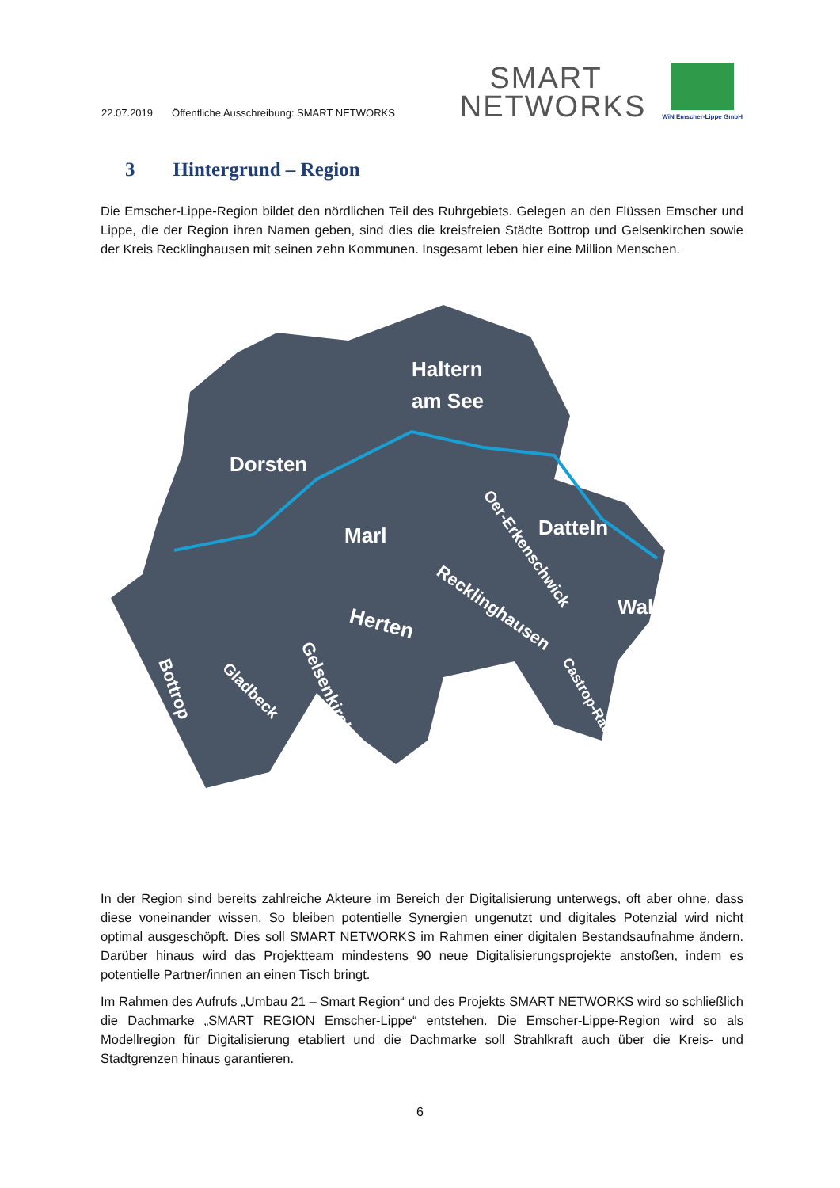22.07.2019 Öffentliche Ausschreibung: SMART NETWORKS
SMART
NETWORKS
WiN Emscher-Lippe GmbH
3 Hintergrund – Region
Die Emscher-Lippe-Region bildet den nördlichen Teil des Ruhrgebiets. Gelegen an den Flüssen Emscher und Lippe, die der Region ihren Namen geben, sind dies die kreisfreien Städte Bottrop und Gelsenkirchen sowie der Kreis Recklinghausen mit seinen zehn Kommunen. Insgesamt leben hier eine Million Menschen.
Haltern
am See
Dorsten
Marl
Datteln
Waltrop
Herten
Recklinghausen
Oer-Erkenschwick
Bottrop
Gladbeck
Gelsenkirchen
Castrop-Rauxel
In der Region sind bereits zahlreiche Akteure im Bereich der Digitalisierung unterwegs, oft aber ohne, dass diese voneinander wissen. So bleiben potentielle Synergien ungenutzt und digitales Potenzial wird nicht optimal ausgeschöpft. Dies soll SMART NETWORKS im Rahmen einer digitalen Bestandsaufnahme ändern. Darüber hinaus wird das Projektteam mindestens 90 neue Digitalisierungsprojekte anstoßen, indem es potentielle Partner/innen an einen Tisch bringt.
Im Rahmen des Aufrufs „Umbau 21 – Smart Region“ und des Projekts SMART NETWORKS wird so schließlich die Dachmarke „SMART REGION Emscher-Lippe“ entstehen. Die Emscher-Lippe-Region wird so als Modellregion für Digitalisierung etabliert und die Dachmarke soll Strahlkraft auch über die Kreis- und Stadtgrenzen hinaus garantieren.
6